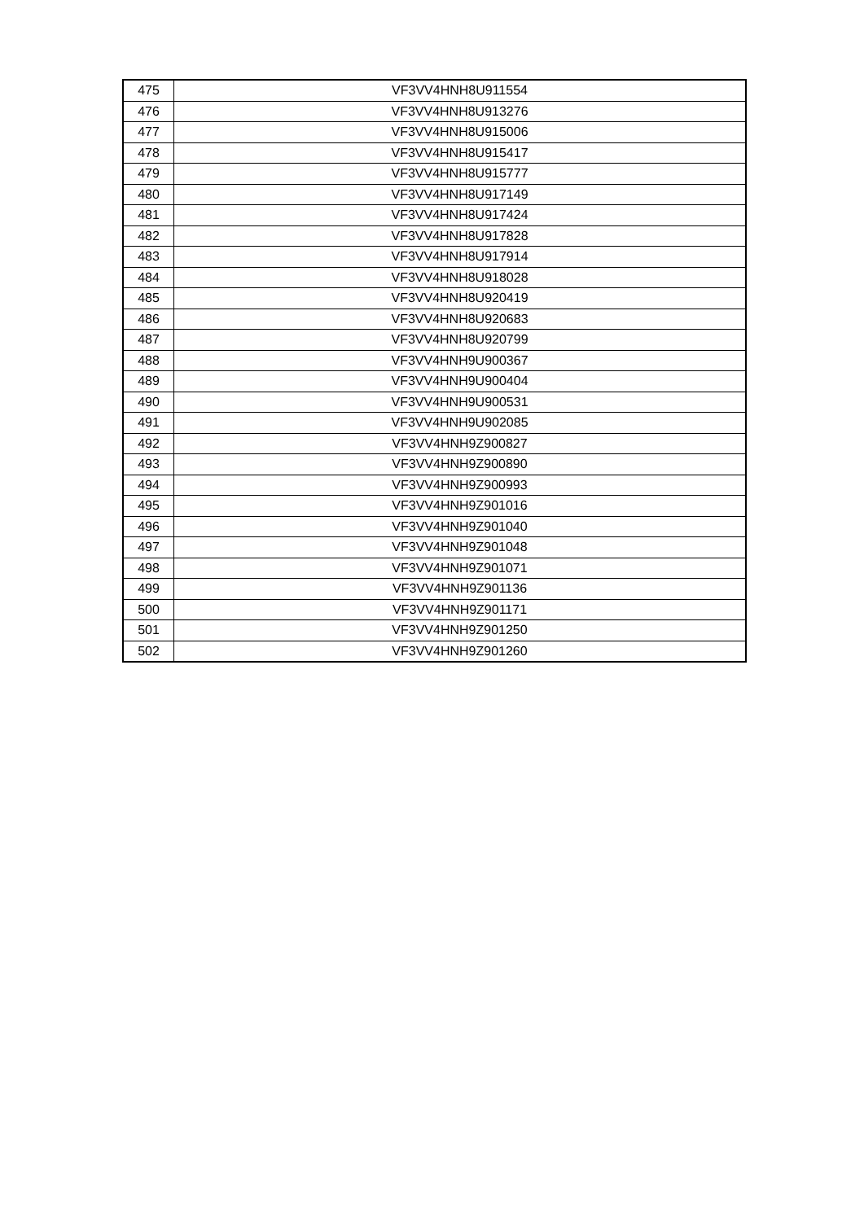| 475 | VF3VV4HNH8U911554 |
| 476 | VF3VV4HNH8U913276 |
| 477 | VF3VV4HNH8U915006 |
| 478 | VF3VV4HNH8U915417 |
| 479 | VF3VV4HNH8U915777 |
| 480 | VF3VV4HNH8U917149 |
| 481 | VF3VV4HNH8U917424 |
| 482 | VF3VV4HNH8U917828 |
| 483 | VF3VV4HNH8U917914 |
| 484 | VF3VV4HNH8U918028 |
| 485 | VF3VV4HNH8U920419 |
| 486 | VF3VV4HNH8U920683 |
| 487 | VF3VV4HNH8U920799 |
| 488 | VF3VV4HNH9U900367 |
| 489 | VF3VV4HNH9U900404 |
| 490 | VF3VV4HNH9U900531 |
| 491 | VF3VV4HNH9U902085 |
| 492 | VF3VV4HNH9Z900827 |
| 493 | VF3VV4HNH9Z900890 |
| 494 | VF3VV4HNH9Z900993 |
| 495 | VF3VV4HNH9Z901016 |
| 496 | VF3VV4HNH9Z901040 |
| 497 | VF3VV4HNH9Z901048 |
| 498 | VF3VV4HNH9Z901071 |
| 499 | VF3VV4HNH9Z901136 |
| 500 | VF3VV4HNH9Z901171 |
| 501 | VF3VV4HNH9Z901250 |
| 502 | VF3VV4HNH9Z901260 |